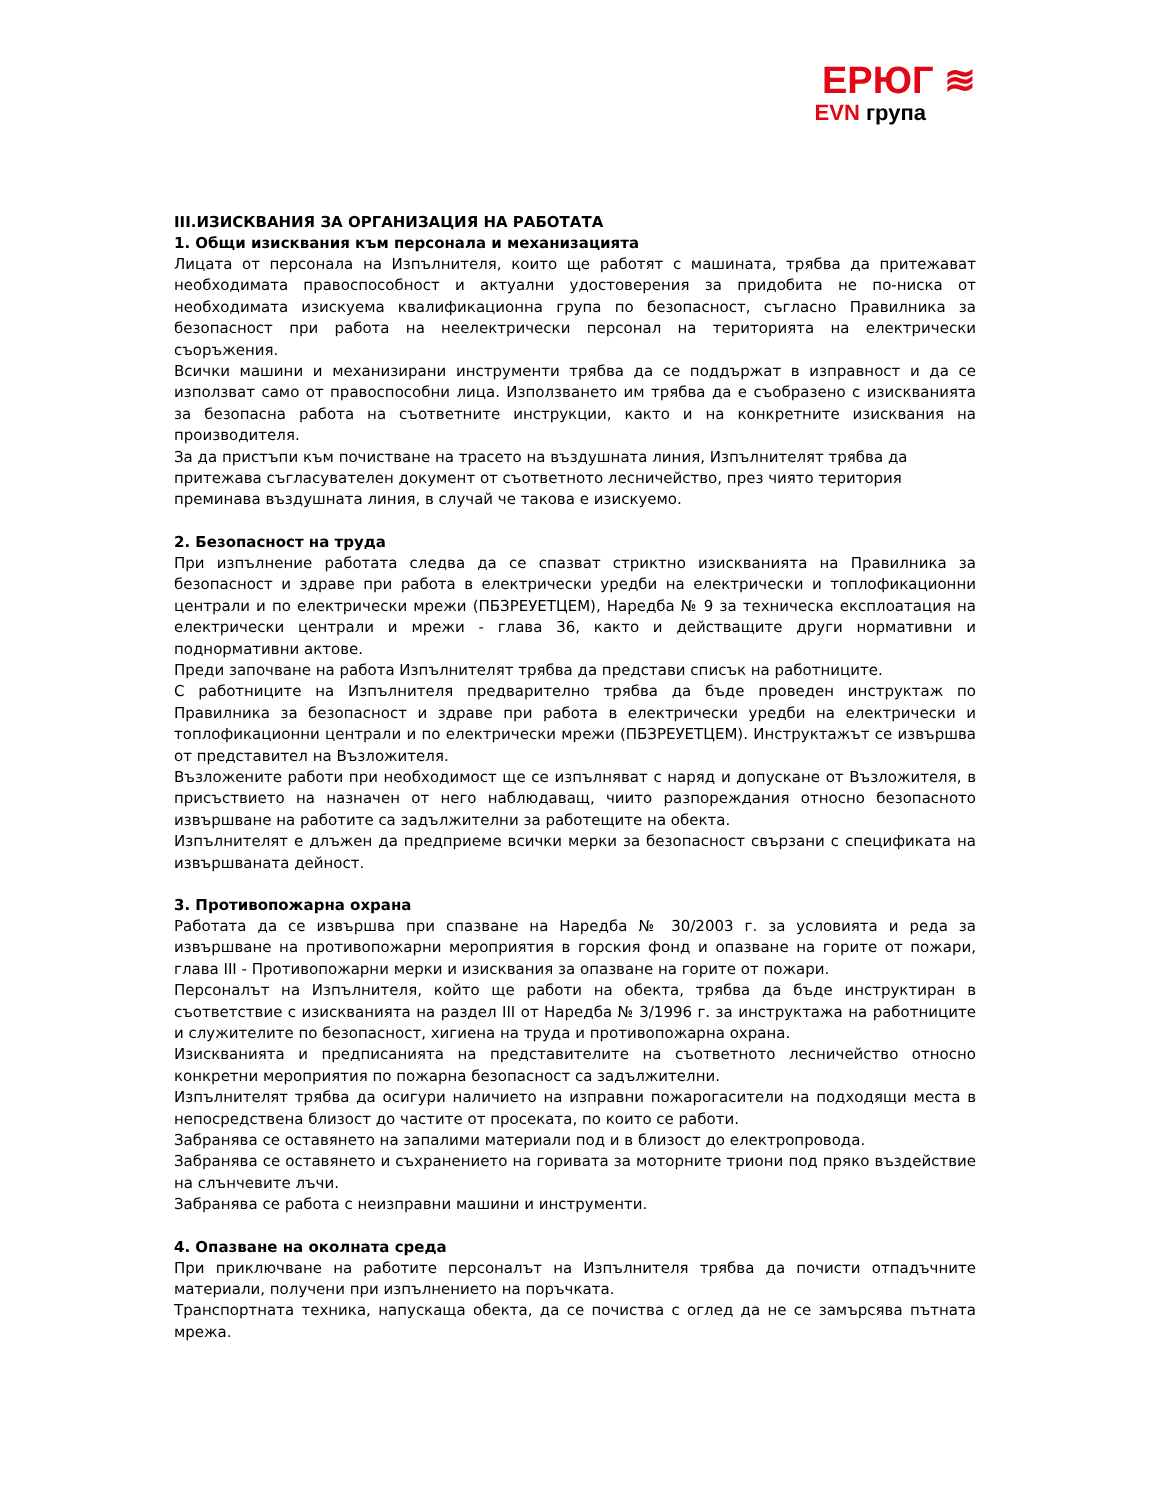ЕРЮГ ≋
EVN група
III.ИЗИСКВАНИЯ ЗА ОРГАНИЗАЦИЯ НА РАБОТАТА
1. Общи изисквания към персонала и механизацията
Лицата от персонала на Изпълнителя, които ще работят с машината, трябва да притежават необходимата правоспособност и актуални удостоверения за придобита не по-ниска от необходимата изискуема квалификационна група по безопасност, съгласно Правилника за безопасност при работа на неелектрически персонал на територията на електрически съоръжения.
Всички машини и механизирани инструменти трябва да се поддържат в изправност и да се използват само от правоспособни лица. Използването им трябва да е съобразено с изискванията за безопасна работа на съответните инструкции, както и на конкретните изисквания на производителя.
За да пристъпи към почистване на трасето на въздушната линия, Изпълнителят трябва да притежава съгласувателен документ от съответното лесничейство, през чиято територия преминава въздушната линия, в случай че такова е изискуемо.
2. Безопасност на труда
При изпълнение работата следва да се спазват стриктно изискванията на Правилника за безопасност и здраве при работа в електрически уредби на електрически и топлофикационни централи и по електрически мрежи (ПБЗРЕУЕТЦЕМ), Наредба № 9 за техническа експлоатация на електрически централи и мрежи - глава 36, както и действащите други нормативни и поднормативни актове.
Преди започване на работа Изпълнителят трябва да представи списък на работниците.
С работниците на Изпълнителя предварително трябва да бъде проведен инструктаж по Правилника за безопасност и здраве при работа в електрически уредби на електрически и топлофикационни централи и по електрически мрежи (ПБЗРЕУЕТЦЕМ). Инструктажът се извършва от представител на Възложителя.
Възложените работи при необходимост ще се изпълняват с наряд и допускане от Възложителя, в присъствието на назначен от него наблюдаващ, чиито разпореждания относно безопасното извършване на работите са задължителни за работещите на обекта.
Изпълнителят е длъжен да предприеме всички мерки за безопасност свързани с спецификата на извършваната дейност.
3. Противопожарна охрана
Работата да се извършва при спазване на Наредба № 30/2003 г. за условията и реда за извършване на противопожарни мероприятия в горския фонд и опазване на горите от пожари, глава III - Противопожарни мерки и изисквания за опазване на горите от пожари.
Персоналът на Изпълнителя, който ще работи на обекта, трябва да бъде инструктиран в съответствие с изискванията на раздел III от Наредба № 3/1996 г. за инструктажа на работниците и служителите по безопасност, хигиена на труда и противопожарна охрана.
Изискванията и предписанията на представителите на съответното лесничейство относно конкретни мероприятия по пожарна безопасност са задължителни.
Изпълнителят трябва да осигури наличието на изправни пожарогасители на подходящи места в непосредствена близост до частите от просеката, по които се работи.
Забранява се оставянето на запалими материали под и в близост до електропровода.
Забранява се оставянето и съхранението на горивата за моторните триони под пряко въздействие на слънчевите лъчи.
Забранява се работа с неизправни машини и инструменти.
4. Опазване на околната среда
При приключване на работите персоналът на Изпълнителя трябва да почисти отпадъчните материали, получени при изпълнението на поръчката.
Транспортната техника, напускаща обекта, да се почиства с оглед да не се замърсява пътната мрежа.